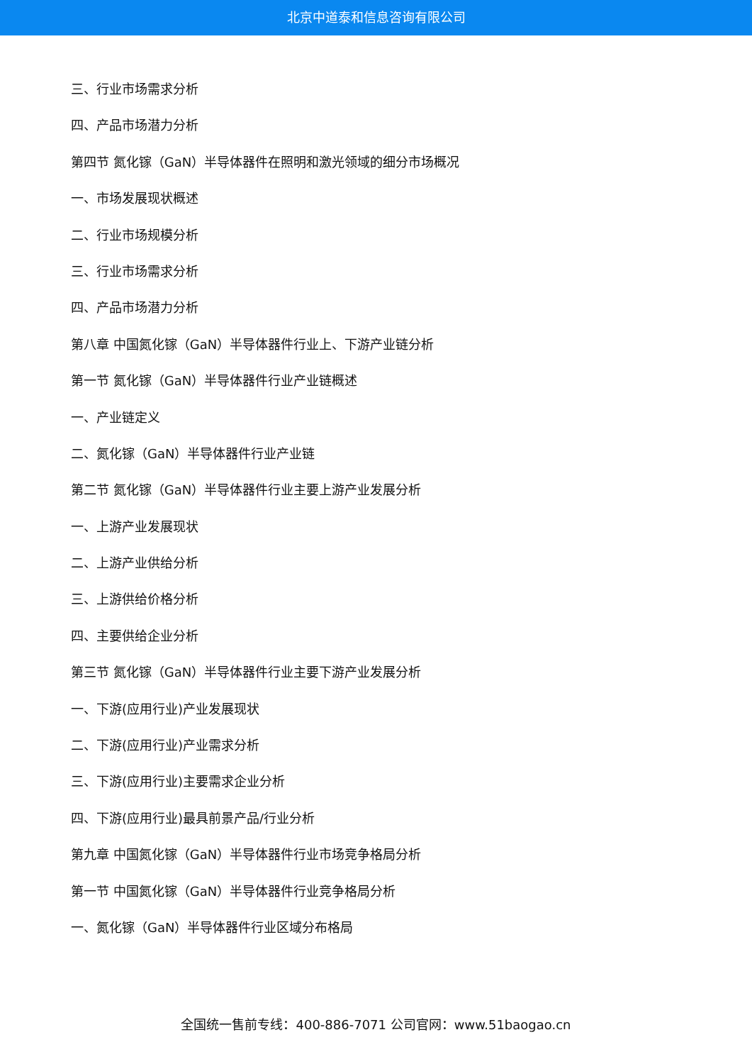北京中道泰和信息咨询有限公司
三、行业市场需求分析
四、产品市场潜力分析
第四节 氮化镓（GaN）半导体器件在照明和激光领域的细分市场概况
一、市场发展现状概述
二、行业市场规模分析
三、行业市场需求分析
四、产品市场潜力分析
第八章 中国氮化镓（GaN）半导体器件行业上、下游产业链分析
第一节 氮化镓（GaN）半导体器件行业产业链概述
一、产业链定义
二、氮化镓（GaN）半导体器件行业产业链
第二节 氮化镓（GaN）半导体器件行业主要上游产业发展分析
一、上游产业发展现状
二、上游产业供给分析
三、上游供给价格分析
四、主要供给企业分析
第三节 氮化镓（GaN）半导体器件行业主要下游产业发展分析
一、下游(应用行业)产业发展现状
二、下游(应用行业)产业需求分析
三、下游(应用行业)主要需求企业分析
四、下游(应用行业)最具前景产品/行业分析
第九章 中国氮化镓（GaN）半导体器件行业市场竞争格局分析
第一节 中国氮化镓（GaN）半导体器件行业竞争格局分析
一、氮化镓（GaN）半导体器件行业区域分布格局
全国统一售前专线：400-886-7071 公司官网：www.51baogao.cn